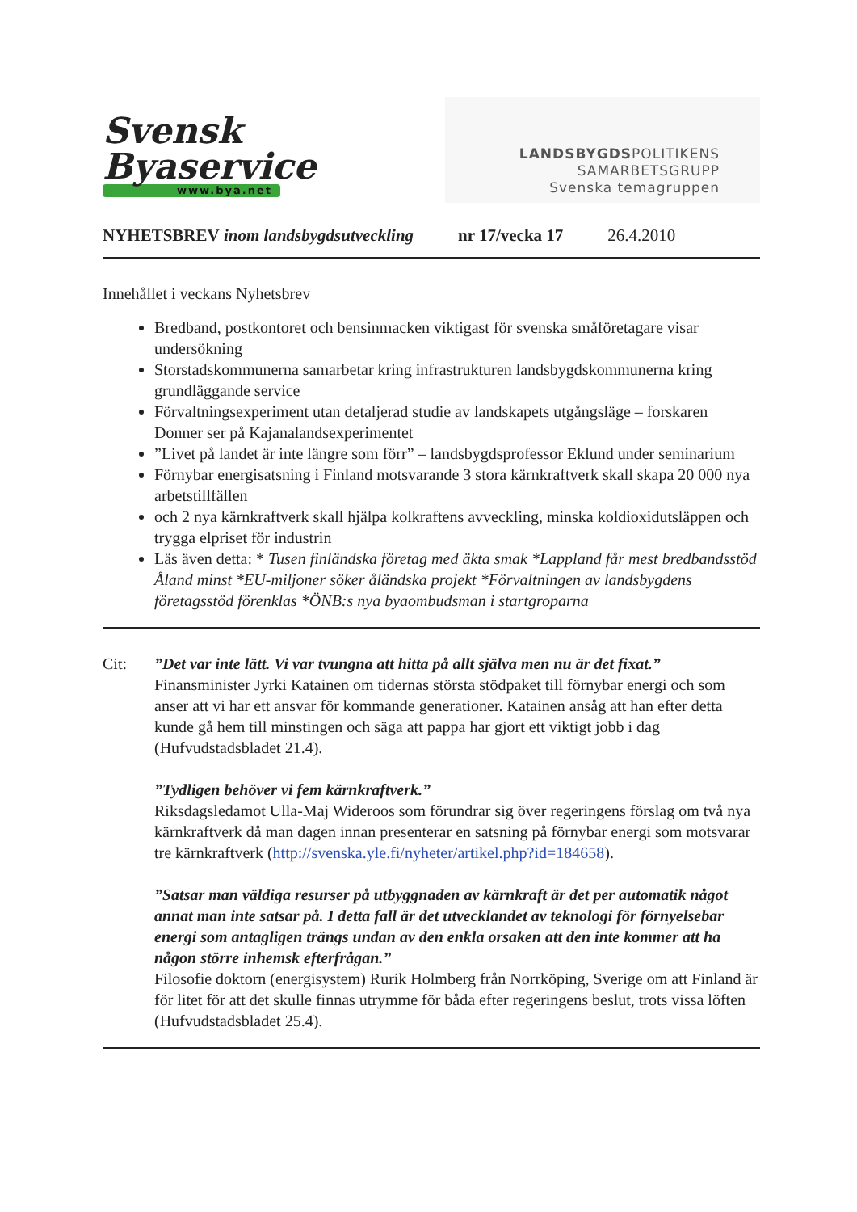Svensk
Byaservice
www.bya.net
LANDSBYGDSPOLITIKENS
SAMARBETSGRUPP
Svenska temagruppen
NYHETSBREV inom landsbygdsutveckling nr 17/vecka 17 26.4.2010
Innehållet i veckans Nyhetsbrev
Bredband, postkontoret och bensinmacken viktigast för svenska småföretagare visar undersökning
Storstadskommunerna samarbetar kring infrastrukturen landsbygdskommunerna kring grundläggande service
Förvaltningsexperiment utan detaljerad studie av landskapets utgångsläge – forskaren Donner ser på Kajanalandsexperimentet
”Livet på landet är inte längre som förr” – landsbygdsprofessor Eklund under seminarium
Förnybar energisatsning i Finland motsvarande 3 stora kärnkraftverk skall skapa 20 000 nya arbetstillfällen
och 2 nya kärnkraftverk skall hjälpa kolkraftens avveckling, minska koldioxidutsläppen och trygga elpriset för industrin
Läs även detta: * Tusen finländska företag med äkta smak *Lappland får mest bredbandsstöd Åland minst *EU-miljoner söker åländska projekt *Förvaltningen av landsbygdens företagsstöd förenklas *ÖNB:s nya byaombudsman i startgroparna
Cit: ”Det var inte lätt. Vi var tvungna att hitta på allt själva men nu är det fixat.”
Finansminister Jyrki Katainen om tidernas största stödpaket till förnybar energi och som anser att vi har ett ansvar för kommande generationer. Katainen ansåg att han efter detta kunde gå hem till minstingen och säga att pappa har gjort ett viktigt jobb i dag (Hufvudstadsbladet 21.4).
”Tydligen behöver vi fem kärnkraftverk.”
Riksdagsledamot Ulla-Maj Wideroos som förundrar sig över regeringens förslag om två nya kärnkraftverk då man dagen innan presenterar en satsning på förnybar energi som motsvarar tre kärnkraftverk (http://svenska.yle.fi/nyheter/artikel.php?id=184658).
”Satsar man väldiga resurser på utbyggnaden av kärnkraft är det per automatik något annat man inte satsar på. I detta fall är det utvecklandet av teknologi för förnyelsebar energi som antagligen trängs undan av den enkla orsaken att den inte kommer att ha någon större inhemsk efterfrågan.”
Filosofie doktorn (energisystem) Rurik Holmberg från Norrköping, Sverige om att Finland är för litet för att det skulle finnas utrymme för båda efter regeringens beslut, trots vissa löften (Hufvudstadsbladet 25.4).